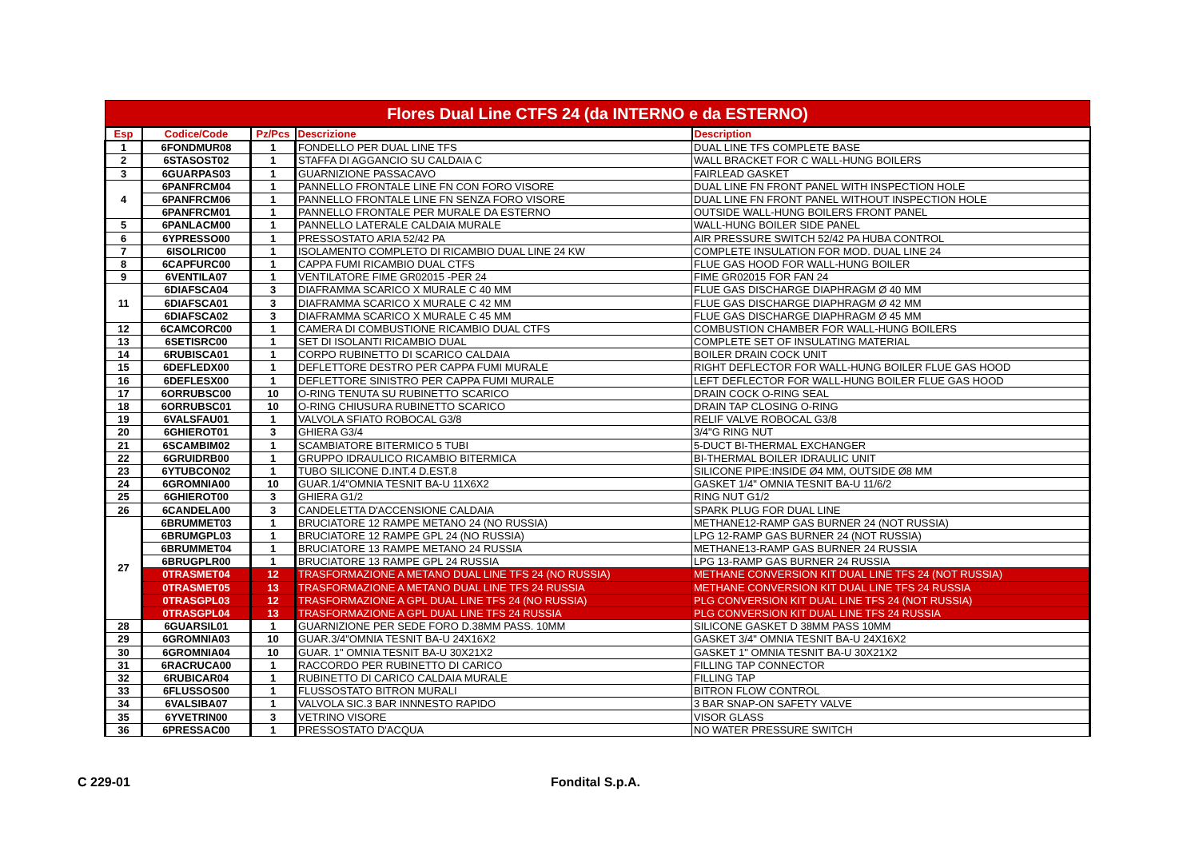| Flores Dual Line CTFS 24 (da INTERNO e da ESTERNO) | | | | |
| Esp | Codice/Code | Pz/Pcs | Descrizione | Description |
| 1 | 6FONDMUR08 | 1 | FONDELLO PER DUAL LINE TFS | DUAL LINE TFS COMPLETE BASE |
| 2 | 6STASOST02 | 1 | STAFFA DI AGGANCIO SU CALDAIA C | WALL BRACKET FOR C WALL-HUNG BOILERS |
| 3 | 6GUARPAS03 | 1 | GUARNIZIONE PASSACAVO | FAIRLEAD GASKET |
| 4 | 6PANFRCM04 | 1 | PANNELLO FRONTALE LINE FN CON FORO VISORE | DUAL LINE FN FRONT PANEL WITH INSPECTION HOLE |
| | 6PANFRCM06 | 1 | PANNELLO FRONTALE LINE FN SENZA FORO VISORE | DUAL LINE FN FRONT PANEL WITHOUT INSPECTION HOLE |
| | 6PANFRCM01 | 1 | PANNELLO FRONTALE PER MURALE DA ESTERNO | OUTSIDE WALL-HUNG BOILERS FRONT PANEL |
| 5 | 6PANLACM00 | 1 | PANNELLO LATERALE CALDAIA MURALE | WALL-HUNG BOILER SIDE PANEL |
| 6 | 6YPRESSO00 | 1 | PRESSOSTATO ARIA 52/42 PA | AIR PRESSURE SWITCH 52/42 PA HUBA CONTROL |
| 7 | 6ISOLRIC00 | 1 | ISOLAMENTO COMPLETO DI RICAMBIO DUAL LINE 24 KW | COMPLETE INSULATION FOR MOD. DUAL LINE 24 |
| 8 | 6CAPFURC00 | 1 | CAPPA FUMI RICAMBIO DUAL CTFS | FLUE GAS HOOD FOR WALL-HUNG BOILER |
| 9 | 6VENTILA07 | 1 | VENTILATORE FIME GR02015 -PER 24 | FIME GR02015 FOR FAN 24 |
| 11 | 6DIAFSCA04 | 3 | DIAFRAMMA SCARICO X MURALE C 40 MM | FLUE GAS DISCHARGE DIAPHRAGM Ø 40 MM |
| | 6DIAFSCA01 | 3 | DIAFRAMMA SCARICO X MURALE C 42 MM | FLUE GAS DISCHARGE DIAPHRAGM Ø 42 MM |
| | 6DIAFSCA02 | 3 | DIAFRAMMA SCARICO X MURALE C 45 MM | FLUE GAS DISCHARGE DIAPHRAGM Ø 45 MM |
| 12 | 6CAMCORC00 | 1 | CAMERA DI COMBUSTIONE RICAMBIO DUAL CTFS | COMBUSTION CHAMBER FOR WALL-HUNG BOILERS |
| 13 | 6SETISRC00 | 1 | SET DI ISOLANTI RICAMBIO DUAL | COMPLETE SET OF INSULATING MATERIAL |
| 14 | 6RUBISCA01 | 1 | CORPO RUBINETTO DI SCARICO CALDAIA | BOILER DRAIN COCK UNIT |
| 15 | 6DEFLEDX00 | 1 | DEFLETTORE DESTRO PER CAPPA FUMI MURALE | RIGHT DEFLECTOR FOR WALL-HUNG BOILER FLUE GAS HOOD |
| 16 | 6DEFLESX00 | 1 | DEFLETTORE SINISTRO PER CAPPA FUMI MURALE | LEFT DEFLECTOR FOR WALL-HUNG BOILER FLUE GAS HOOD |
| 17 | 6ORRUBSC00 | 10 | O-RING TENUTA SU RUBINETTO SCARICO | DRAIN COCK O-RING SEAL |
| 18 | 6ORRUBSC01 | 10 | O-RING CHIUSURA RUBINETTO SCARICO | DRAIN TAP CLOSING O-RING |
| 19 | 6VALSFAU01 | 1 | VALVOLA SFIATO ROBOCAL G3/8 | RELIF VALVE ROBOCAL G3/8 |
| 20 | 6GHIEROT01 | 3 | GHIERA G3/4 | 3/4"G RING NUT |
| 21 | 6SCAMBIM02 | 1 | SCAMBIATORE BITERMICO 5 TUBI | 5-DUCT BI-THERMAL EXCHANGER |
| 22 | 6GRUIDRB00 | 1 | GRUPPO IDRAULICO RICAMBIO BITERMICA | BI-THERMAL BOILER IDRAULIC UNIT |
| 23 | 6YTUBCON02 | 1 | TUBO SILICONE D.INT.4 D.EST.8 | SILICONE PIPE:INSIDE Ø4 MM, OUTSIDE Ø8 MM |
| 24 | 6GROMNIA00 | 10 | GUAR.1/4"OMNIA TESNIT BA-U 11X6X2 | GASKET 1/4" OMNIA TESNIT BA-U 11/6/2 |
| 25 | 6GHIEROT00 | 3 | GHIERA G1/2 | RING NUT G1/2 |
| 26 | 6CANDELA00 | 3 | CANDELETTA D'ACCENSIONE CALDAIA | SPARK PLUG FOR DUAL LINE |
| 27 | 6BRUMMET03 | 1 | BRUCIATORE 12 RAMPE METANO 24 (NO RUSSIA) | METHANE12-RAMP GAS BURNER 24 (NOT RUSSIA) |
| | 6BRUMGPL03 | 1 | BRUCIATORE 12 RAMPE GPL 24 (NO RUSSIA) | LPG 12-RAMP GAS BURNER 24 (NOT RUSSIA) |
| | 6BRUMMET04 | 1 | BRUCIATORE 13 RAMPE METANO 24 RUSSIA | METHANE13-RAMP GAS BURNER 24 RUSSIA |
| | 6BRUGPLR00 | 1 | BRUCIATORE 13 RAMPE GPL 24 RUSSIA | LPG 13-RAMP GAS BURNER 24 RUSSIA |
| | 0TRASMET04 | 12 | TRASFORMAZIONE A METANO DUAL LINE TFS 24 (NO RUSSIA) | METHANE CONVERSION KIT DUAL LINE TFS 24 (NOT RUSSIA) |
| | 0TRASMET05 | 13 | TRASFORMAZIONE A METANO DUAL LINE TFS 24 RUSSIA | METHANE CONVERSION KIT DUAL LINE TFS 24 RUSSIA |
| | 0TRASGPL03 | 12 | TRASFORMAZIONE A GPL DUAL LINE TFS 24 (NO RUSSIA) | PLG CONVERSION KIT DUAL LINE TFS 24 (NOT RUSSIA) |
| | 0TRASGPL04 | 13 | TRASFORMAZIONE A GPL DUAL LINE TFS 24 RUSSIA | PLG CONVERSION KIT DUAL LINE TFS 24 RUSSIA |
| 28 | 6GUARSIL01 | 1 | GUARNIZIONE PER SEDE FORO D.38MM PASS. 10MM | SILICONE GASKET D 38MM PASS 10MM |
| 29 | 6GROMNIA03 | 10 | GUAR.3/4"OMNIA TESNIT BA-U 24X16X2 | GASKET 3/4" OMNIA TESNIT BA-U 24X16X2 |
| 30 | 6GROMNIA04 | 10 | GUAR. 1" OMNIA TESNIT BA-U 30X21X2 | GASKET 1" OMNIA TESNIT BA-U 30X21X2 |
| 31 | 6RACRUCA00 | 1 | RACCORDO PER RUBINETTO DI CARICO | FILLING TAP CONNECTOR |
| 32 | 6RUBICAR04 | 1 | RUBINETTO DI CARICO CALDAIA MURALE | FILLING TAP |
| 33 | 6FLUSSOS00 | 1 | FLUSSOSTATO BITRON MURALI | BITRON FLOW CONTROL |
| 34 | 6VALSIBA07 | 1 | VALVOLA SIC.3 BAR INNNESTO RAPIDO | 3 BAR SNAP-ON SAFETY VALVE |
| 35 | 6YVETRIN00 | 3 | VETRINO VISORE | VISOR GLASS |
| 36 | 6PRESSAC00 | 1 | PRESSOSTATO D'ACQUA | NO WATER PRESSURE SWITCH |
C 229-01 Fondital S.p.A.